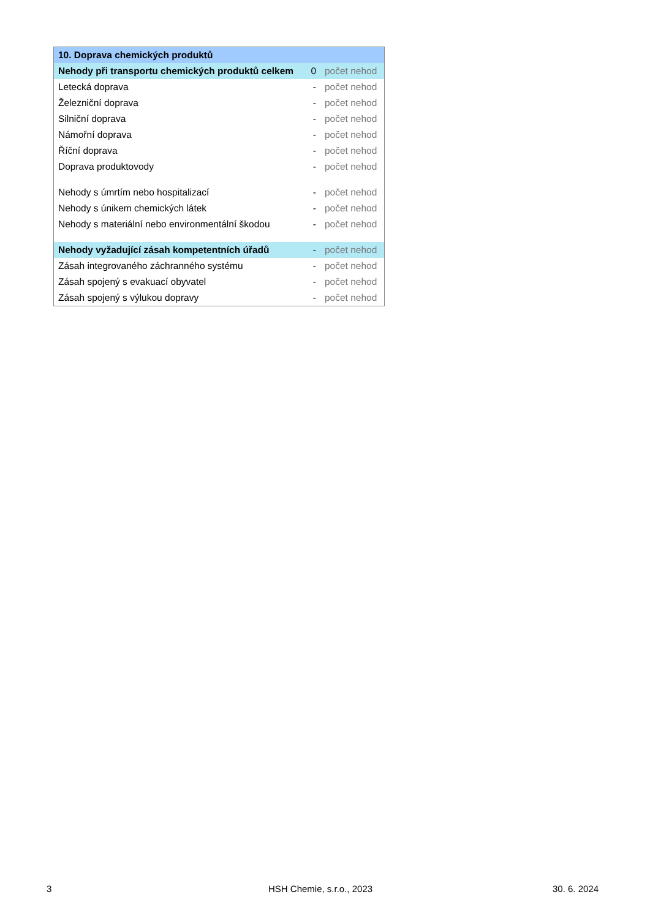| 10. Doprava chemických produktů | | |
| --- | --- | --- |
| Nehody při transportu chemických produktů celkem | 0 | počet nehod |
| Letecká doprava | - | počet nehod |
| Železniční doprava | - | počet nehod |
| Silniční doprava | - | počet nehod |
| Námořní doprava | - | počet nehod |
| Říční doprava | - | počet nehod |
| Doprava produktovody | - | počet nehod |
| Nehody s úmrtím nebo hospitalizací | - | počet nehod |
| Nehody s únikem chemických látek | - | počet nehod |
| Nehody s materiální nebo environmentální škodou | - | počet nehod |
| Nehody vyžadující zásah kompetentních úřadů | - | počet nehod |
| Zásah integrovaného záchranného systému | - | počet nehod |
| Zásah spojený s evakuací obyvatel | - | počet nehod |
| Zásah spojený s výlukou dopravy | - | počet nehod |
3 HSH Chemie, s.r.o., 2023 30. 6. 2024